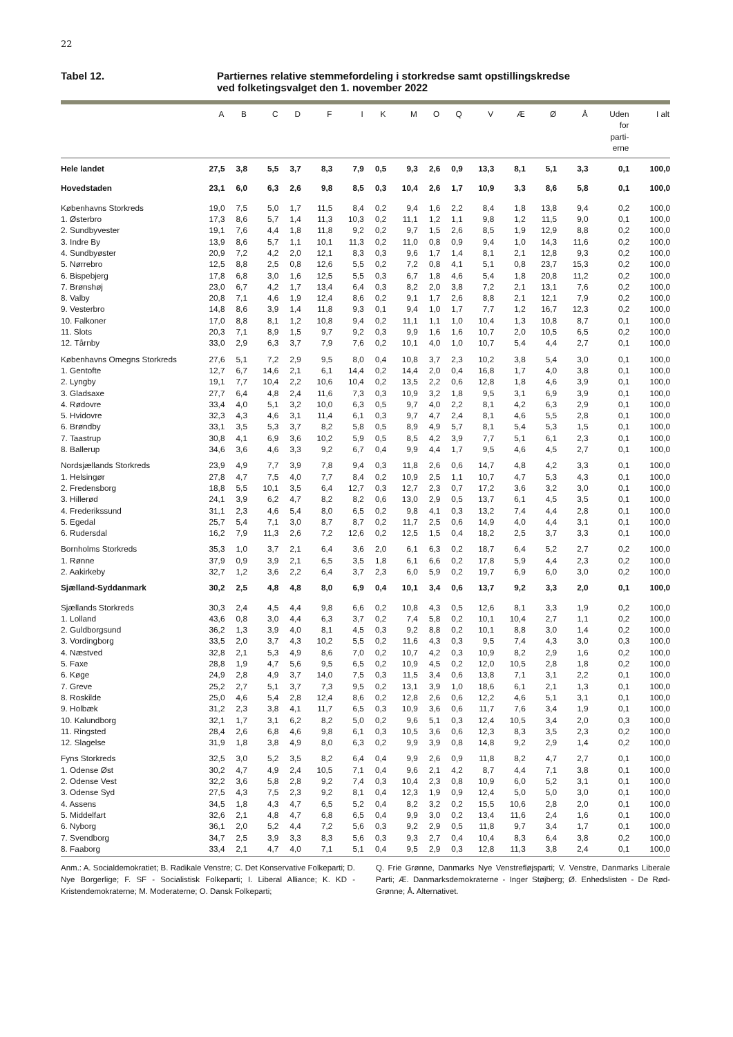22
Tabel 12. Partiernes relative stemmefordeling i storkredse samt opstillingskredse
ved folketingsvalget den 1. november 2022
| | A | B | C | D | F | I | K | M | O | Q | V | Æ | Ø | Å | Uden for parti- erne | I alt |
| --- | --- | --- | --- | --- | --- | --- | --- | --- | --- | --- | --- | --- | --- | --- | --- | --- |
| Hele landet | 27,5 | 3,8 | 5,5 | 3,7 | 8,3 | 7,9 | 0,5 | 9,3 | 2,6 | 0,9 | 13,3 | 8,1 | 5,1 | 3,3 | 0,1 | 100,0 |
| Hovedstaden | 23,1 | 6,0 | 6,3 | 2,6 | 9,8 | 8,5 | 0,3 | 10,4 | 2,6 | 1,7 | 10,9 | 3,3 | 8,6 | 5,8 | 0,1 | 100,0 |
| Københavns Storkreds | 19,0 | 7,5 | 5,0 | 1,7 | 11,5 | 8,4 | 0,2 | 9,4 | 1,6 | 2,2 | 8,4 | 1,8 | 13,8 | 9,4 | 0,2 | 100,0 |
| 1. Østerbro | 17,3 | 8,6 | 5,7 | 1,4 | 11,3 | 10,3 | 0,2 | 11,1 | 1,2 | 1,1 | 9,8 | 1,2 | 11,5 | 9,0 | 0,1 | 100,0 |
| 2. Sundbyvester | 19,1 | 7,6 | 4,4 | 1,8 | 11,8 | 9,2 | 0,2 | 9,7 | 1,5 | 2,6 | 8,5 | 1,9 | 12,9 | 8,8 | 0,2 | 100,0 |
| 3. Indre By | 13,9 | 8,6 | 5,7 | 1,1 | 10,1 | 11,3 | 0,2 | 11,0 | 0,8 | 0,9 | 9,4 | 1,0 | 14,3 | 11,6 | 0,2 | 100,0 |
| 4. Sundbyøster | 20,9 | 7,2 | 4,2 | 2,0 | 12,1 | 8,3 | 0,3 | 9,6 | 1,7 | 1,4 | 8,1 | 2,1 | 12,8 | 9,3 | 0,2 | 100,0 |
| 5. Nørrebro | 12,5 | 8,8 | 2,5 | 0,8 | 12,6 | 5,5 | 0,2 | 7,2 | 0,8 | 4,1 | 5,1 | 0,8 | 23,7 | 15,3 | 0,2 | 100,0 |
| 6. Bispebjerg | 17,8 | 6,8 | 3,0 | 1,6 | 12,5 | 5,5 | 0,3 | 6,7 | 1,8 | 4,6 | 5,4 | 1,8 | 20,8 | 11,2 | 0,2 | 100,0 |
| 7. Brønshøj | 23,0 | 6,7 | 4,2 | 1,7 | 13,4 | 6,4 | 0,3 | 8,2 | 2,0 | 3,8 | 7,2 | 2,1 | 13,1 | 7,6 | 0,2 | 100,0 |
| 8. Valby | 20,8 | 7,1 | 4,6 | 1,9 | 12,4 | 8,6 | 0,2 | 9,1 | 1,7 | 2,6 | 8,8 | 2,1 | 12,1 | 7,9 | 0,2 | 100,0 |
| 9. Vesterbro | 14,8 | 8,6 | 3,9 | 1,4 | 11,8 | 9,3 | 0,1 | 9,4 | 1,0 | 1,7 | 7,7 | 1,2 | 16,7 | 12,3 | 0,2 | 100,0 |
| 10. Falkoner | 17,0 | 8,8 | 8,1 | 1,2 | 10,8 | 9,4 | 0,2 | 11,1 | 1,1 | 1,0 | 10,4 | 1,3 | 10,8 | 8,7 | 0,1 | 100,0 |
| 11. Slots | 20,3 | 7,1 | 8,9 | 1,5 | 9,7 | 9,2 | 0,3 | 9,9 | 1,6 | 1,6 | 10,7 | 2,0 | 10,5 | 6,5 | 0,2 | 100,0 |
| 12. Tårnby | 33,0 | 2,9 | 6,3 | 3,7 | 7,9 | 7,6 | 0,2 | 10,1 | 4,0 | 1,0 | 10,7 | 5,4 | 4,4 | 2,7 | 0,1 | 100,0 |
| Københavns Omegns Storkreds | 27,6 | 5,1 | 7,2 | 2,9 | 9,5 | 8,0 | 0,4 | 10,8 | 3,7 | 2,3 | 10,2 | 3,8 | 5,4 | 3,0 | 0,1 | 100,0 |
| 1. Gentofte | 12,7 | 6,7 | 14,6 | 2,1 | 6,1 | 14,4 | 0,2 | 14,4 | 2,0 | 0,4 | 16,8 | 1,7 | 4,0 | 3,8 | 0,1 | 100,0 |
| 2. Lyngby | 19,1 | 7,7 | 10,4 | 2,2 | 10,6 | 10,4 | 0,2 | 13,5 | 2,2 | 0,6 | 12,8 | 1,8 | 4,6 | 3,9 | 0,1 | 100,0 |
| 3. Gladsaxe | 27,7 | 6,4 | 4,8 | 2,4 | 11,6 | 7,3 | 0,3 | 10,9 | 3,2 | 1,8 | 9,5 | 3,1 | 6,9 | 3,9 | 0,1 | 100,0 |
| 4. Rødovre | 33,4 | 4,0 | 5,1 | 3,2 | 10,0 | 6,3 | 0,5 | 9,7 | 4,0 | 2,2 | 8,1 | 4,2 | 6,3 | 2,9 | 0,1 | 100,0 |
| 5. Hvidovre | 32,3 | 4,3 | 4,6 | 3,1 | 11,4 | 6,1 | 0,3 | 9,7 | 4,7 | 2,4 | 8,1 | 4,6 | 5,5 | 2,8 | 0,1 | 100,0 |
| 6. Brøndby | 33,1 | 3,5 | 5,3 | 3,7 | 8,2 | 5,8 | 0,5 | 8,9 | 4,9 | 5,7 | 8,1 | 5,4 | 5,3 | 1,5 | 0,1 | 100,0 |
| 7. Taastrup | 30,8 | 4,1 | 6,9 | 3,6 | 10,2 | 5,9 | 0,5 | 8,5 | 4,2 | 3,9 | 7,7 | 5,1 | 6,1 | 2,3 | 0,1 | 100,0 |
| 8. Ballerup | 34,6 | 3,6 | 4,6 | 3,3 | 9,2 | 6,7 | 0,4 | 9,9 | 4,4 | 1,7 | 9,5 | 4,6 | 4,5 | 2,7 | 0,1 | 100,0 |
| Nordsjællands Storkreds | 23,9 | 4,9 | 7,7 | 3,9 | 7,8 | 9,4 | 0,3 | 11,8 | 2,6 | 0,6 | 14,7 | 4,8 | 4,2 | 3,3 | 0,1 | 100,0 |
| 1. Helsingør | 27,8 | 4,7 | 7,5 | 4,0 | 7,7 | 8,4 | 0,2 | 10,9 | 2,5 | 1,1 | 10,7 | 4,7 | 5,3 | 4,3 | 0,1 | 100,0 |
| 2. Fredensborg | 18,8 | 5,5 | 10,1 | 3,5 | 6,4 | 12,7 | 0,3 | 12,7 | 2,3 | 0,7 | 17,2 | 3,6 | 3,2 | 3,0 | 0,1 | 100,0 |
| 3. Hillerød | 24,1 | 3,9 | 6,2 | 4,7 | 8,2 | 8,2 | 0,6 | 13,0 | 2,9 | 0,5 | 13,7 | 6,1 | 4,5 | 3,5 | 0,1 | 100,0 |
| 4. Frederikssund | 31,1 | 2,3 | 4,6 | 5,4 | 8,0 | 6,5 | 0,2 | 9,8 | 4,1 | 0,3 | 13,2 | 7,4 | 4,4 | 2,8 | 0,1 | 100,0 |
| 5. Egedal | 25,7 | 5,4 | 7,1 | 3,0 | 8,7 | 8,7 | 0,2 | 11,7 | 2,5 | 0,6 | 14,9 | 4,0 | 4,4 | 3,1 | 0,1 | 100,0 |
| 6. Rudersdal | 16,2 | 7,9 | 11,3 | 2,6 | 7,2 | 12,6 | 0,2 | 12,5 | 1,5 | 0,4 | 18,2 | 2,5 | 3,7 | 3,3 | 0,1 | 100,0 |
| Bornholms Storkreds | 35,3 | 1,0 | 3,7 | 2,1 | 6,4 | 3,6 | 2,0 | 6,1 | 6,3 | 0,2 | 18,7 | 6,4 | 5,2 | 2,7 | 0,2 | 100,0 |
| 1. Rønne | 37,9 | 0,9 | 3,9 | 2,1 | 6,5 | 3,5 | 1,8 | 6,1 | 6,6 | 0,2 | 17,8 | 5,9 | 4,4 | 2,3 | 0,2 | 100,0 |
| 2. Aakirkeby | 32,7 | 1,2 | 3,6 | 2,2 | 6,4 | 3,7 | 2,3 | 6,0 | 5,9 | 0,2 | 19,7 | 6,9 | 6,0 | 3,0 | 0,2 | 100,0 |
| Sjælland-Syddanmark | 30,2 | 2,5 | 4,8 | 4,8 | 8,0 | 6,9 | 0,4 | 10,1 | 3,4 | 0,6 | 13,7 | 9,2 | 3,3 | 2,0 | 0,1 | 100,0 |
| Sjællands Storkreds | 30,3 | 2,4 | 4,5 | 4,4 | 9,8 | 6,6 | 0,2 | 10,8 | 4,3 | 0,5 | 12,6 | 8,1 | 3,3 | 1,9 | 0,2 | 100,0 |
| 1. Lolland | 43,6 | 0,8 | 3,0 | 4,4 | 6,3 | 3,7 | 0,2 | 7,4 | 5,8 | 0,2 | 10,1 | 10,4 | 2,7 | 1,1 | 0,2 | 100,0 |
| 2. Guldborgsund | 36,2 | 1,3 | 3,9 | 4,0 | 8,1 | 4,5 | 0,3 | 9,2 | 8,8 | 0,2 | 10,1 | 8,8 | 3,0 | 1,4 | 0,2 | 100,0 |
| 3. Vordingborg | 33,5 | 2,0 | 3,7 | 4,3 | 10,2 | 5,5 | 0,2 | 11,6 | 4,3 | 0,3 | 9,5 | 7,4 | 4,3 | 3,0 | 0,3 | 100,0 |
| 4. Næstved | 32,8 | 2,1 | 5,3 | 4,9 | 8,6 | 7,0 | 0,2 | 10,7 | 4,2 | 0,3 | 10,9 | 8,2 | 2,9 | 1,6 | 0,2 | 100,0 |
| 5. Faxe | 28,8 | 1,9 | 4,7 | 5,6 | 9,5 | 6,5 | 0,2 | 10,9 | 4,5 | 0,2 | 12,0 | 10,5 | 2,8 | 1,8 | 0,2 | 100,0 |
| 6. Køge | 24,9 | 2,8 | 4,9 | 3,7 | 14,0 | 7,5 | 0,3 | 11,5 | 3,4 | 0,6 | 13,8 | 7,1 | 3,1 | 2,2 | 0,1 | 100,0 |
| 7. Greve | 25,2 | 2,7 | 5,1 | 3,7 | 7,3 | 9,5 | 0,2 | 13,1 | 3,9 | 1,0 | 18,6 | 6,1 | 2,1 | 1,3 | 0,1 | 100,0 |
| 8. Roskilde | 25,0 | 4,6 | 5,4 | 2,8 | 12,4 | 8,6 | 0,2 | 12,8 | 2,6 | 0,6 | 12,2 | 4,6 | 5,1 | 3,1 | 0,1 | 100,0 |
| 9. Holbæk | 31,2 | 2,3 | 3,8 | 4,1 | 11,7 | 6,5 | 0,3 | 10,9 | 3,6 | 0,6 | 11,7 | 7,6 | 3,4 | 1,9 | 0,1 | 100,0 |
| 10. Kalundborg | 32,1 | 1,7 | 3,1 | 6,2 | 8,2 | 5,0 | 0,2 | 9,6 | 5,1 | 0,3 | 12,4 | 10,5 | 3,4 | 2,0 | 0,3 | 100,0 |
| 11. Ringsted | 28,4 | 2,6 | 6,8 | 4,6 | 9,8 | 6,1 | 0,3 | 10,5 | 3,6 | 0,6 | 12,3 | 8,3 | 3,5 | 2,3 | 0,2 | 100,0 |
| 12. Slagelse | 31,9 | 1,8 | 3,8 | 4,9 | 8,0 | 6,3 | 0,2 | 9,9 | 3,9 | 0,8 | 14,8 | 9,2 | 2,9 | 1,4 | 0,2 | 100,0 |
| Fyns Storkreds | 32,5 | 3,0 | 5,2 | 3,5 | 8,2 | 6,4 | 0,4 | 9,9 | 2,6 | 0,9 | 11,8 | 8,2 | 4,7 | 2,7 | 0,1 | 100,0 |
| 1. Odense Øst | 30,2 | 4,7 | 4,9 | 2,4 | 10,5 | 7,1 | 0,4 | 9,6 | 2,1 | 4,2 | 8,7 | 4,4 | 7,1 | 3,8 | 0,1 | 100,0 |
| 2. Odense Vest | 32,2 | 3,6 | 5,8 | 2,8 | 9,2 | 7,4 | 0,3 | 10,4 | 2,3 | 0,8 | 10,9 | 6,0 | 5,2 | 3,1 | 0,1 | 100,0 |
| 3. Odense Syd | 27,5 | 4,3 | 7,5 | 2,3 | 9,2 | 8,1 | 0,4 | 12,3 | 1,9 | 0,9 | 12,4 | 5,0 | 5,0 | 3,0 | 0,1 | 100,0 |
| 4. Assens | 34,5 | 1,8 | 4,3 | 4,7 | 6,5 | 5,2 | 0,4 | 8,2 | 3,2 | 0,2 | 15,5 | 10,6 | 2,8 | 2,0 | 0,1 | 100,0 |
| 5. Middelfart | 32,6 | 2,1 | 4,8 | 4,7 | 6,8 | 6,5 | 0,4 | 9,9 | 3,0 | 0,2 | 13,4 | 11,6 | 2,4 | 1,6 | 0,1 | 100,0 |
| 6. Nyborg | 36,1 | 2,0 | 5,2 | 4,4 | 7,2 | 5,6 | 0,3 | 9,2 | 2,9 | 0,5 | 11,8 | 9,7 | 3,4 | 1,7 | 0,1 | 100,0 |
| 7. Svendborg | 34,7 | 2,5 | 3,9 | 3,3 | 8,3 | 5,6 | 0,3 | 9,3 | 2,7 | 0,4 | 10,4 | 8,3 | 6,4 | 3,8 | 0,2 | 100,0 |
| 8. Faaborg | 33,4 | 2,1 | 4,7 | 4,0 | 7,1 | 5,1 | 0,4 | 9,5 | 2,9 | 0,3 | 12,8 | 11,3 | 3,8 | 2,4 | 0,1 | 100,0 |
Anm.: A. Socialdemokratiet; B. Radikale Venstre; C. Det Konservative Folkeparti; D. Nye Borgerlige; F. SF - Socialistisk Folkeparti; I. Liberal Alliance; K. KD - Kristendemokraterne; M. Moderaterne; O. Dansk Folkeparti;
Q. Frie Grønne, Danmarks Nye Venstrefløjsparti; V. Venstre, Danmarks Liberale Parti; Æ. Danmarksdemokraterne - Inger Støjberg; Ø. Enhedslisten - De Rød-Grønne; Å. Alternativet.